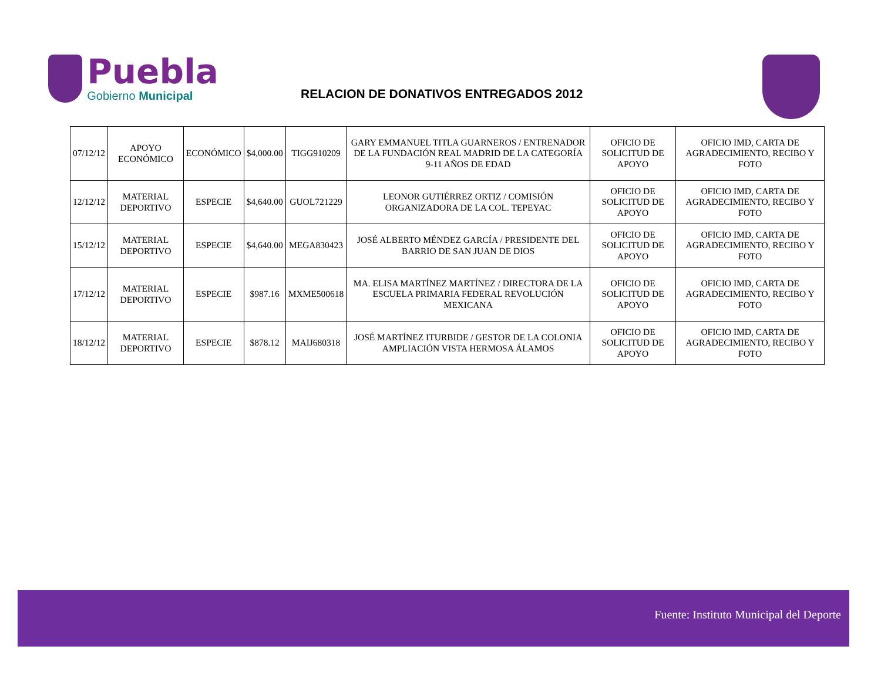Puebla
Gobierno Municipal
RELACION DE DONATIVOS ENTREGADOS 2012
| 07/12/12 | APOYO ECONÓMICO | ECONÓMICO | $4,000.00 | TIGG910209 | GARY EMMANUEL TITLA GUARNEROS / ENTRENADOR DE LA FUNDACIÓN REAL MADRID DE LA CATEGORÍA 9-11 AÑOS DE EDAD | OFICIO DE SOLICITUD DE APOYO | OFICIO IMD, CARTA DE AGRADECIMIENTO, RECIBO Y FOTO |
| 12/12/12 | MATERIAL DEPORTIVO | ESPECIE | $4,640.00 | GUOL721229 | LEONOR GUTIÉRREZ ORTIZ / COMISIÓN ORGANIZADORA DE LA COL. TEPEYAC | OFICIO DE SOLICITUD DE APOYO | OFICIO IMD, CARTA DE AGRADECIMIENTO, RECIBO Y FOTO |
| 15/12/12 | MATERIAL DEPORTIVO | ESPECIE | $4,640.00 | MEGA830423 | JOSÉ ALBERTO MÉNDEZ GARCÍA / PRESIDENTE DEL BARRIO DE SAN JUAN DE DIOS | OFICIO DE SOLICITUD DE APOYO | OFICIO IMD, CARTA DE AGRADECIMIENTO, RECIBO Y FOTO |
| 17/12/12 | MATERIAL DEPORTIVO | ESPECIE | $987.16 | MXME500618 | MA. ELISA MARTÍNEZ MARTÍNEZ / DIRECTORA DE LA ESCUELA PRIMARIA FEDERAL REVOLUCIÓN MEXICANA | OFICIO DE SOLICITUD DE APOYO | OFICIO IMD, CARTA DE AGRADECIMIENTO, RECIBO Y FOTO |
| 18/12/12 | MATERIAL DEPORTIVO | ESPECIE | $878.12 | MAIJ680318 | JOSÉ MARTÍNEZ ITURBIDE / GESTOR DE LA COLONIA AMPLIACIÓN VISTA HERMOSA ÁLAMOS | OFICIO DE SOLICITUD DE APOYO | OFICIO IMD, CARTA DE AGRADECIMIENTO, RECIBO Y FOTO |
Fuente: Instituto Municipal del Deporte